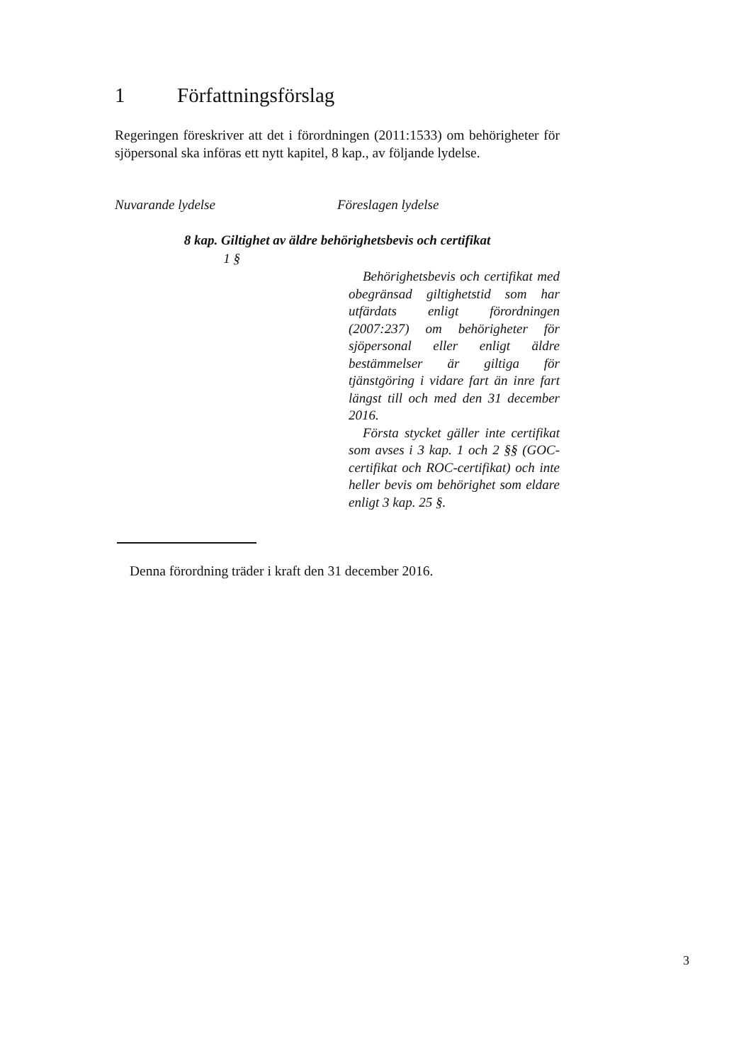1 Författningsförslag
Regeringen föreskriver att det i förordningen (2011:1533) om behörigheter för sjöpersonal ska införas ett nytt kapitel, 8 kap., av följande lydelse.
Nuvarande lydelse Föreslagen lydelse
8 kap. Giltighet av äldre behörighetsbevis och certifikat
1 §
Behörighetsbevis och certifikat med obegränsad giltighetstid som har utfärdats enligt förordningen (2007:237) om behörigheter för sjöpersonal eller enligt äldre bestämmelser är giltiga för tjänstgöring i vidare fart än inre fart längst till och med den 31 december 2016.
Första stycket gäller inte certifikat som avses i 3 kap. 1 och 2 §§ (GOC-certifikat och ROC-certifikat) och inte heller bevis om behörighet som eldare enligt 3 kap. 25 §.
Denna förordning träder i kraft den 31 december 2016.
3